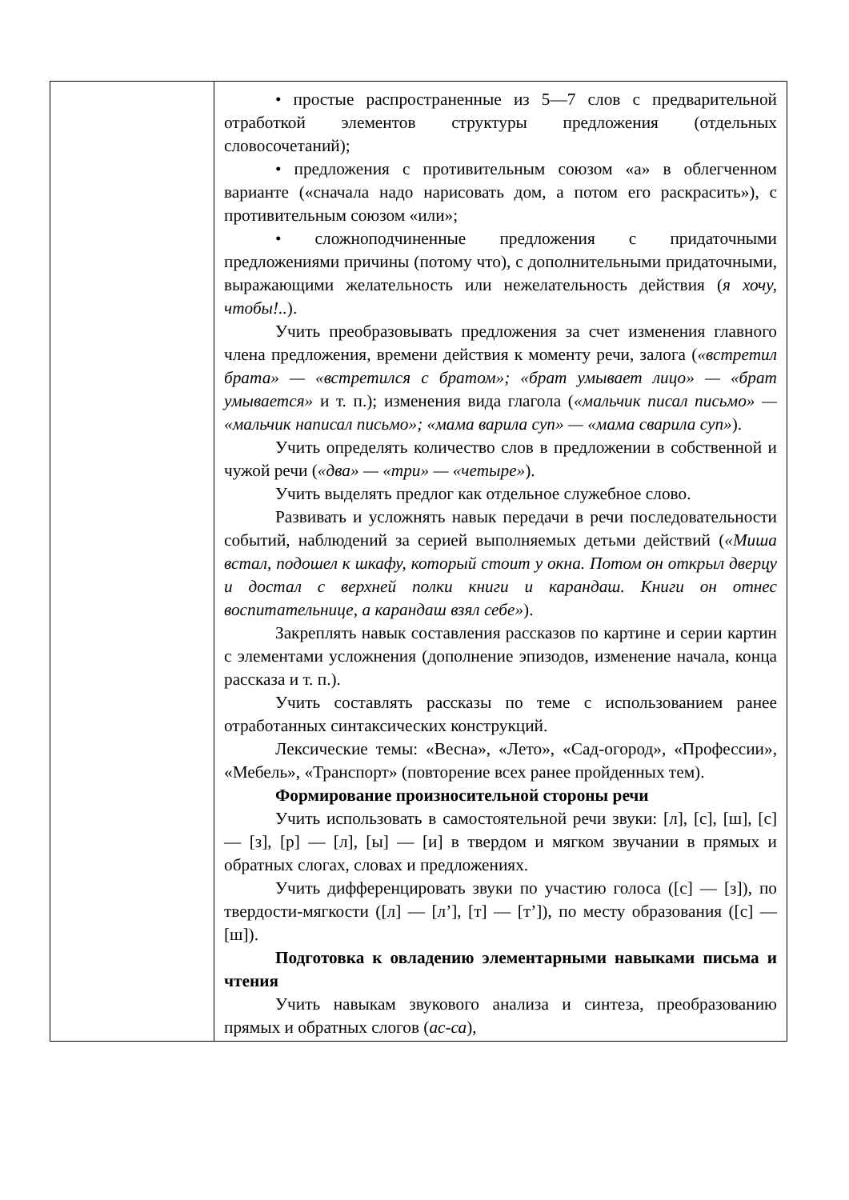| | • простые распространенные из 5—7 слов с предварительной отработкой элементов структуры предложения (отдельных словосочетаний); • предложения с противительным союзом «а» в облегченном варианте («сначала надо нарисовать дом, а потом его раскрасить»), с противительным союзом «или»; • сложноподчиненные предложения с придаточными предложениями причины (потому что), с дополнительными придаточными, выражающими желательность или нежелательность действия ( я хочу, чтобы!.. ). Учить преобразовывать предложения за счет изменения главного члена предложения, времени действия к моменту речи, залога ( «встретил брата» — «встретился с братом»; «брат умывает лицо» — «брат умывается» и т. п.); изменения вида глагола ( «мальчик писал письмо» — «мальчик написал письмо»; «мама варила суп» — «мама сварила суп» ). Учить определять количество слов в предложении в собственной и чужой речи ( «два» — «три» — «четыре» ). Учить выделять предлог как отдельное служебное слово. Развивать и усложнять навык передачи в речи последовательности событий, наблюдений за серией выполняемых детьми действий ( «Миша встал, подошел к шкафу, который стоит у окна. Потом он открыл дверцу и достал с верхней полки книги и карандаш. Книги он отнес воспитательнице, а карандаш взял себе» ). Закреплять навык составления рассказов по картине и серии картин с элементами усложнения (дополнение эпизодов, изменение начала, конца рассказа и т. п.). Учить составлять рассказы по теме с использованием ранее отработанных синтаксических конструкций. Лексические темы: «Весна», «Лето», «Сад-огород», «Профессии», «Мебель», «Транспорт» (повторение всех ранее пройденных тем). Формирование произносительной стороны речи Учить использовать в самостоятельной речи звуки: [л], [с], [ш], [с] — [з], [р] — [л], [ы] — [и] в твердом и мягком звучании в прямых и обратных слогах, словах и предложениях. Учить дифференцировать звуки по участию голоса ([с] — [з]), по твердости-мягкости ([л] — [л’], [т] — [т’]), по месту образования ([с] — [ш]). Подготовка к овладению элементарными навыками письма и чтения Учить навыкам звукового анализа и синтеза, преобразованию прямых и обратных слогов ( ас-са ), |